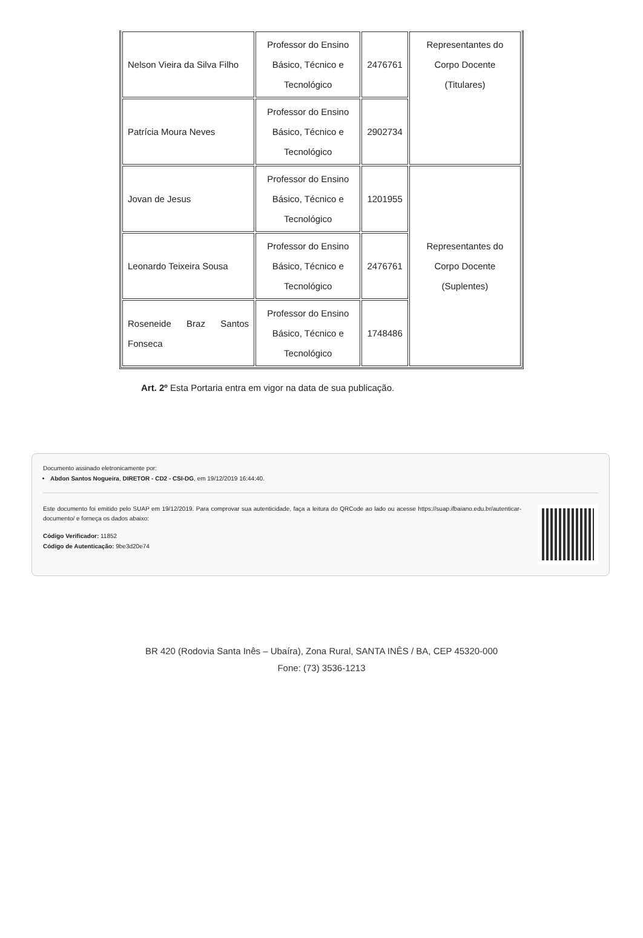| Nelson Vieira da Silva Filho | Professor do Ensino Básico, Técnico e Tecnológico | 2476761 | Representantes do Corpo Docente (Titulares) |
| Patrícia Moura Neves | Professor do Ensino Básico, Técnico e Tecnológico | 2902734 | |
| Jovan de Jesus | Professor do Ensino Básico, Técnico e Tecnológico | 1201955 | Representantes do Corpo Docente (Suplentes) |
| Leonardo Teixeira Sousa | Professor do Ensino Básico, Técnico e Tecnológico | 2476761 | |
| Roseneide Braz Santos Fonseca | Professor do Ensino Básico, Técnico e Tecnológico | 1748486 | |
Art. 2º Esta Portaria entra em vigor na data de sua publicação.
Documento assinado eletronicamente por:
Abdon Santos Nogueira, DIRETOR - CD2 - CSI-DG, em 19/12/2019 16:44:40.
Este documento foi emitido pelo SUAP em 19/12/2019. Para comprovar sua autenticidade, faça a leitura do QRCode ao lado ou acesse https://suap.ifbaiano.edu.br/autenticar-documento/ e forneça os dados abaixo:
Código Verificador: 11852
Código de Autenticação: 9be3d20e74
BR 420 (Rodovia Santa Inês – Ubaíra), Zona Rural, SANTA INÊS / BA, CEP 45320-000
Fone: (73) 3536-1213